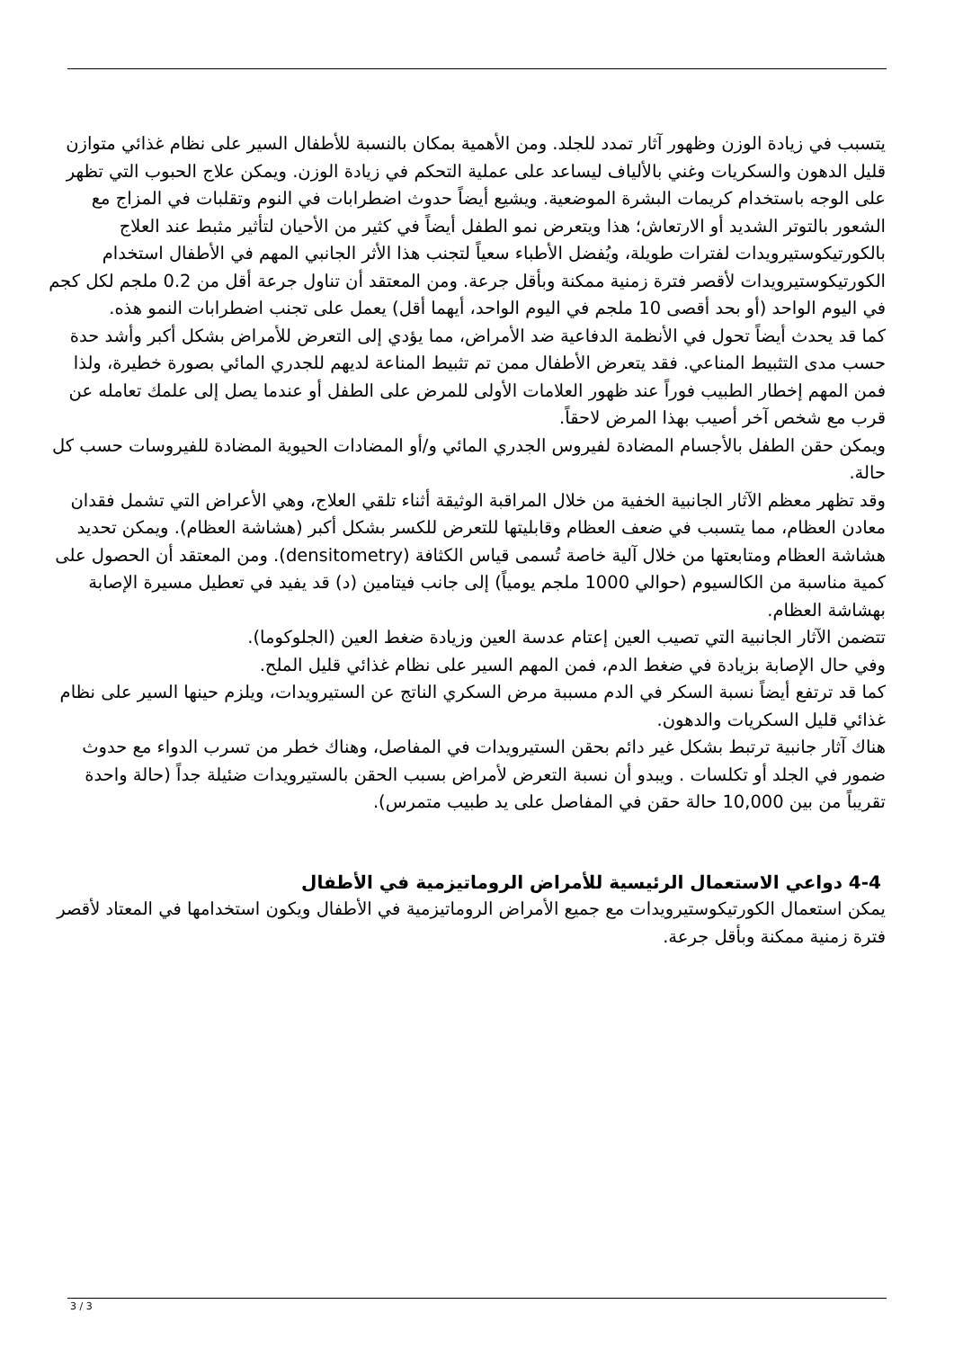يتسبب في زيادة الوزن وظهور آثار تمدد للجلد. ومن الأهمية بمكان بالنسبة للأطفال السير على نظام غذائي متوازن قليل الدهون والسكريات وغني بالألياف ليساعد على عملية التحكم في زيادة الوزن. ويمكن علاج الحبوب التي تظهر على الوجه باستخدام كريمات البشرة الموضعية. ويشيع أيضاً حدوث اضطرابات في النوم وتقلبات في المزاج مع الشعور بالتوتر الشديد أو الارتعاش؛ هذا ويتعرض نمو الطفل أيضاً في كثير من الأحيان لتأثير مثبط عند العلاج بالكورتيكوستيرويدات لفترات طويلة، ويُفضل الأطباء سعياً لتجنب هذا الأثر الجانبي المهم في الأطفال استخدام الكورتيكوستيرويدات لأقصر فترة زمنية ممكنة وبأقل جرعة. ومن المعتقد أن تناول جرعة أقل من 0.2 ملجم لكل كجم في اليوم الواحد (أو بحد أقصى 10 ملجم في اليوم الواحد، أيهما أقل) يعمل على تجنب اضطرابات النمو هذه.
كما قد يحدث أيضاً تحول في الأنظمة الدفاعية ضد الأمراض، مما يؤدي إلى التعرض للأمراض بشكل أكبر وأشد حدة حسب مدى التثبيط المناعي. فقد يتعرض الأطفال ممن تم تثبيط المناعة لديهم للجدري المائي بصورة خطيرة، ولذا فمن المهم إخطار الطبيب فوراً عند ظهور العلامات الأولى للمرض على الطفل أو عندما يصل إلى علمك تعامله عن قرب مع شخص آخر أصيب بهذا المرض لاحقاً.
ويمكن حقن الطفل بالأجسام المضادة لفيروس الجدري المائي و/أو المضادات الحيوية المضادة للفيروسات حسب كل حالة.
وقد تظهر معظم الآثار الجانبية الخفية من خلال المراقبة الوثيقة أثناء تلقي العلاج، وهي الأعراض التي تشمل فقدان معادن العظام، مما يتسبب في ضعف العظام وقابليتها للتعرض للكسر بشكل أكبر (هشاشة العظام). ويمكن تحديد هشاشة العظام ومتابعتها من خلال آلية خاصة تُسمى قياس الكثافة (densitometry). ومن المعتقد أن الحصول على كمية مناسبة من الكالسيوم (حوالي 1000 ملجم يومياً) إلى جانب فيتامين (د) قد يفيد في تعطيل مسيرة الإصابة بهشاشة العظام.
تتضمن الآثار الجانبية التي تصيب العين إعتام عدسة العين وزيادة ضغط العين (الجلوكوما).
وفي حال الإصابة بزيادة في ضغط الدم، فمن المهم السير على نظام غذائي قليل الملح.
كما قد ترتفع أيضاً نسبة السكر في الدم مسببة مرض السكري الناتج عن الستيرويدات، ويلزم حينها السير على نظام غذائي قليل السكريات والدهون.
هناك آثار جانبية ترتبط بشكل غير دائم بحقن الستيرويدات في المفاصل، وهناك خطر من تسرب الدواء مع حدوث ضمور في الجلد أو تكلسات . ويبدو أن نسبة التعرض لأمراض بسبب الحقن بالستيرويدات ضئيلة جداً (حالة واحدة تقريباً من بين 10,000 حالة حقن في المفاصل على يد طبيب متمرس).
4-4 دواعي الاستعمال الرئيسية للأمراض الروماتيزمية في الأطفال
يمكن استعمال الكورتيكوستيرويدات مع جميع الأمراض الروماتيزمية في الأطفال ويكون استخدامها في المعتاد لأقصر فترة زمنية ممكنة وبأقل جرعة.
3 / 3